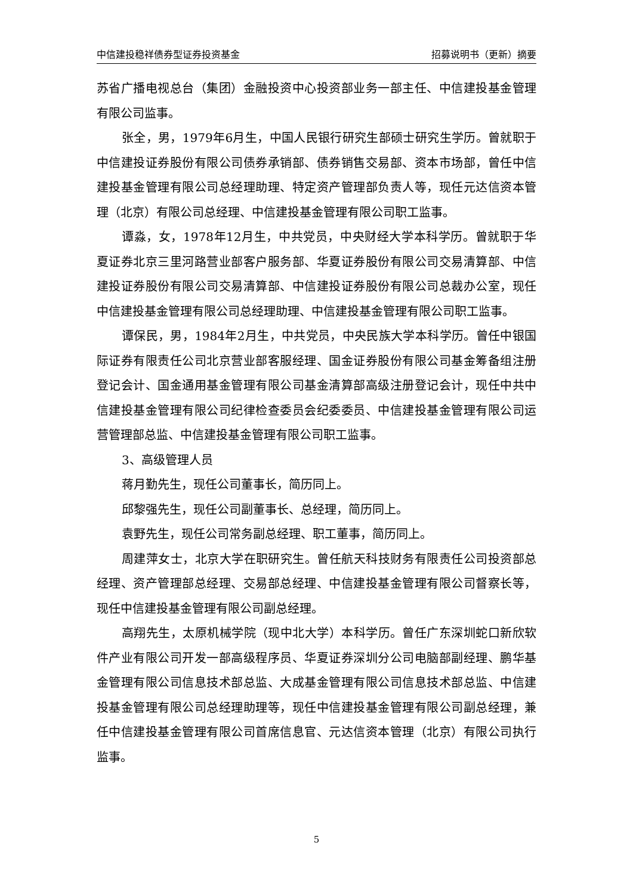中信建投稳祥债券型证券投资基金 招募说明书（更新）摘要
苏省广播电视总台（集团）金融投资中心投资部业务一部主任、中信建投基金管理有限公司监事。
张全，男，1979年6月生，中国人民银行研究生部硕士研究生学历。曾就职于中信建投证券股份有限公司债券承销部、债券销售交易部、资本市场部，曾任中信建投基金管理有限公司总经理助理、特定资产管理部负责人等，现任元达信资本管理（北京）有限公司总经理、中信建投基金管理有限公司职工监事。
谭淼，女，1978年12月生，中共党员，中央财经大学本科学历。曾就职于华夏证券北京三里河路营业部客户服务部、华夏证券股份有限公司交易清算部、中信建投证券股份有限公司交易清算部、中信建投证券股份有限公司总裁办公室，现任中信建投基金管理有限公司总经理助理、中信建投基金管理有限公司职工监事。
谭保民，男，1984年2月生，中共党员，中央民族大学本科学历。曾任中银国际证券有限责任公司北京营业部客服经理、国金证券股份有限公司基金筹备组注册登记会计、国金通用基金管理有限公司基金清算部高级注册登记会计，现任中共中信建投基金管理有限公司纪律检查委员会纪委委员、中信建投基金管理有限公司运营管理部总监、中信建投基金管理有限公司职工监事。
3、高级管理人员
蒋月勤先生，现任公司董事长，简历同上。
邱黎强先生，现任公司副董事长、总经理，简历同上。
袁野先生，现任公司常务副总经理、职工董事，简历同上。
周建萍女士，北京大学在职研究生。曾任航天科技财务有限责任公司投资部总经理、资产管理部总经理、交易部总经理、中信建投基金管理有限公司督察长等，现任中信建投基金管理有限公司副总经理。
高翔先生，太原机械学院（现中北大学）本科学历。曾任广东深圳蛇口新欣软件产业有限公司开发一部高级程序员、华夏证券深圳分公司电脑部副经理、鹏华基金管理有限公司信息技术部总监、大成基金管理有限公司信息技术部总监、中信建投基金管理有限公司总经理助理等，现任中信建投基金管理有限公司副总经理，兼任中信建投基金管理有限公司首席信息官、元达信资本管理（北京）有限公司执行监事。
5